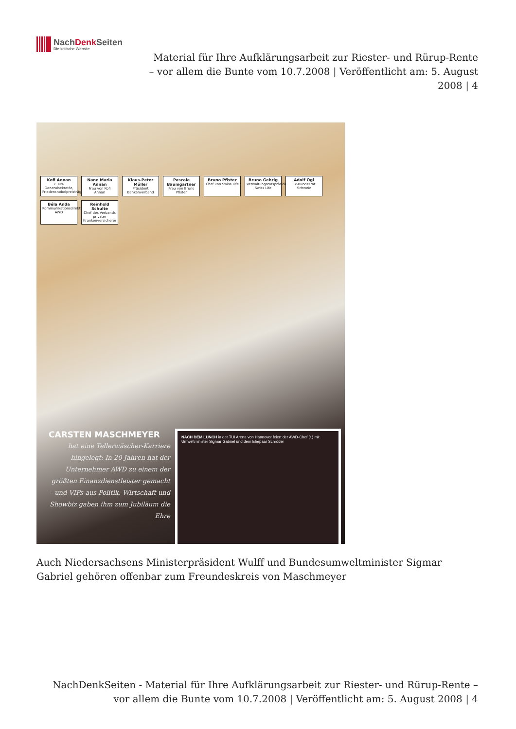NachDenk Seiten
Die kritische Website
Material für Ihre Aufklärungsarbeit zur Riester- und Rürup-Rente – vor allem die Bunte vom 10.7.2008 | Veröffentlicht am: 5. August 2008 | 4
Kofi Annan
7. UN-Generalsekretär, Friedensnobelpreisträger
Nane Maria Annan
Frau von Kofi Annan
Klaus-Peter Müller
Präsident Bankenverband
Pascale Baumgartner
Frau von Bruno Pfister
Bruno Pfister
Chef von Swiss Life
Bruno Gehrig
Verwaltungsratspräsident Swiss Life
Adolf Ogi
Ex-Bundesrat Schweiz
Béla Anda
Kommunikationsdirektor AWD
Reinhold Schulte
Chef des Verbands privater Krankenversicherer
CARSTEN MASCHMEYER
hat eine Tellerwäscher-Karriere hingelegt: In 20 Jahren hat der Unternehmer AWD zu einem der größten Finanzdienstleister gemacht – und VIPs aus Politik, Wirtschaft und Showbiz gaben ihm zum Jubiläum die Ehre
NACH DEM LUNCH in der TUI Arena von Hannover feiert der AWD-Chef (r.) mit Umweltminister Sigmar Gabriel und dem Ehepaar Schröder
Auch Niedersachsens Ministerpräsident Wulff und Bundesumweltminister Sigmar Gabriel gehören offenbar zum Freundeskreis von Maschmeyer
NachDenkSeiten - Material für Ihre Aufklärungsarbeit zur Riester- und Rürup-Rente – vor allem die Bunte vom 10.7.2008 | Veröffentlicht am: 5. August 2008 | 4